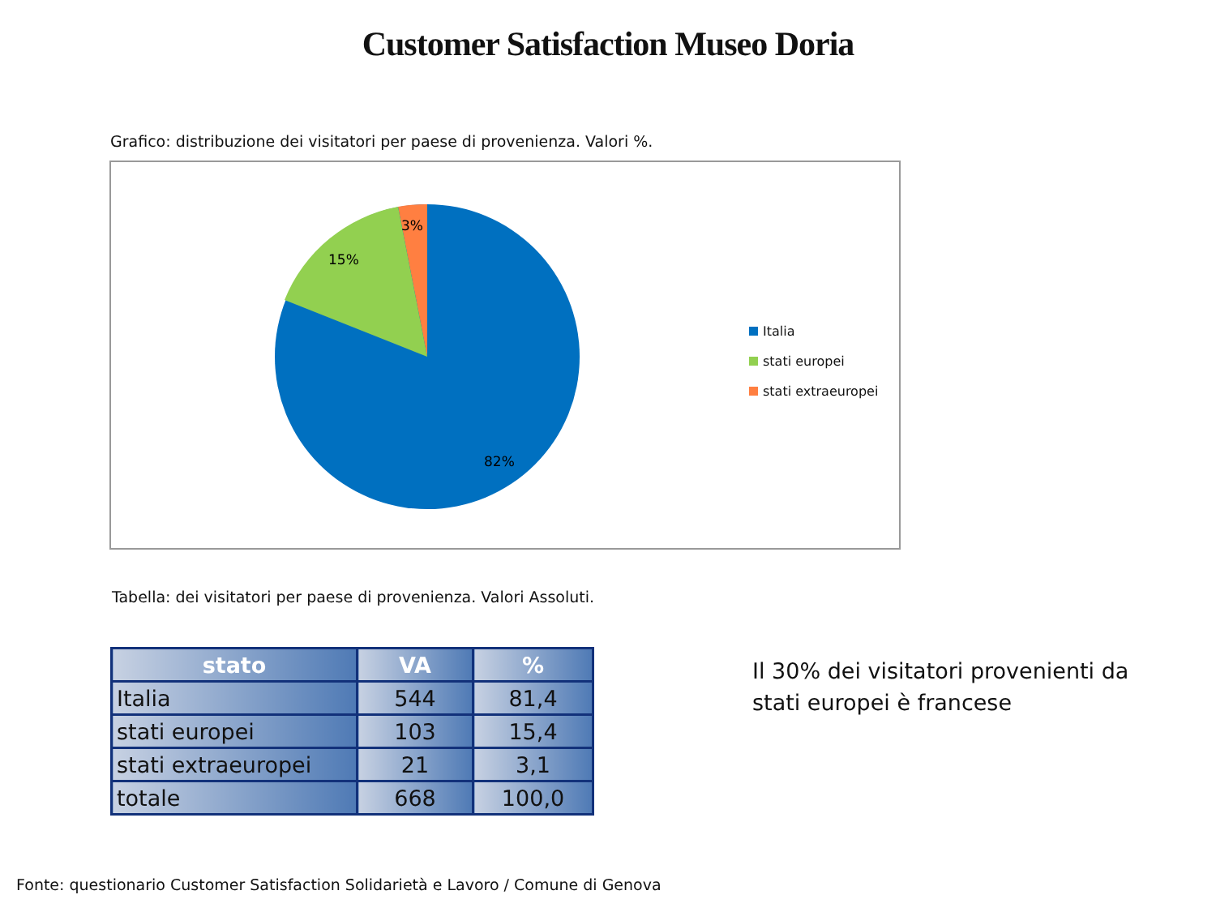Customer Satisfaction Museo Doria
Grafico: distribuzione dei visitatori per paese di provenienza. Valori %.
3%
15%
82%
Italia
stati europei
stati extraeuropei
Tabella: dei visitatori per paese di provenienza. Valori Assoluti.
| stato | VA | % |
| --- | --- | --- |
| Italia | 544 | 81,4 |
| stati europei | 103 | 15,4 |
| stati extraeuropei | 21 | 3,1 |
| totale | 668 | 100,0 |
Il 30% dei visitatori provenienti da
stati europei è francese
Fonte: questionario Customer Satisfaction Solidarietà e Lavoro / Comune di Genova